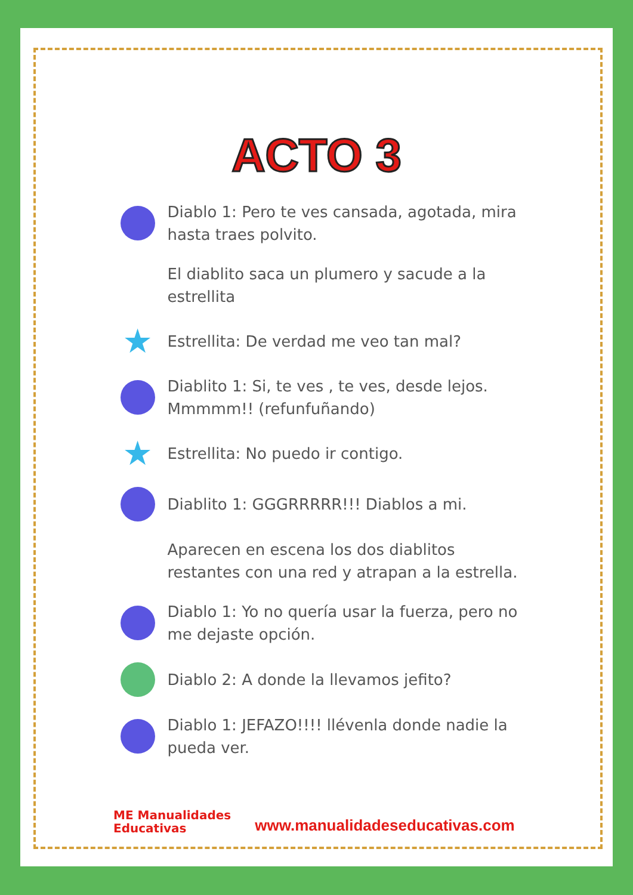ACTO 3
Diablo 1: Pero te ves cansada, agotada, mira hasta traes polvito.
El diablito saca un plumero y sacude a la estrellita
★
Estrellita: De verdad me veo tan mal?
Diablito 1: Si, te ves , te ves, desde lejos. Mmmmm!! (refunfuñando)
★
Estrellita: No puedo ir contigo.
Diablito 1: GGGRRRRR!!! Diablos a mi.
Aparecen en escena los dos diablitos restantes con una red y atrapan a la estrella.
Diablo 1: Yo no quería usar la fuerza, pero no me dejaste opción.
Diablo 2: A donde la llevamos jefito?
Diablo 1: JEFAZO!!!! llévenla donde nadie la pueda ver.
ME Manualidades
Educativas
www.manualidadeseducativas.com